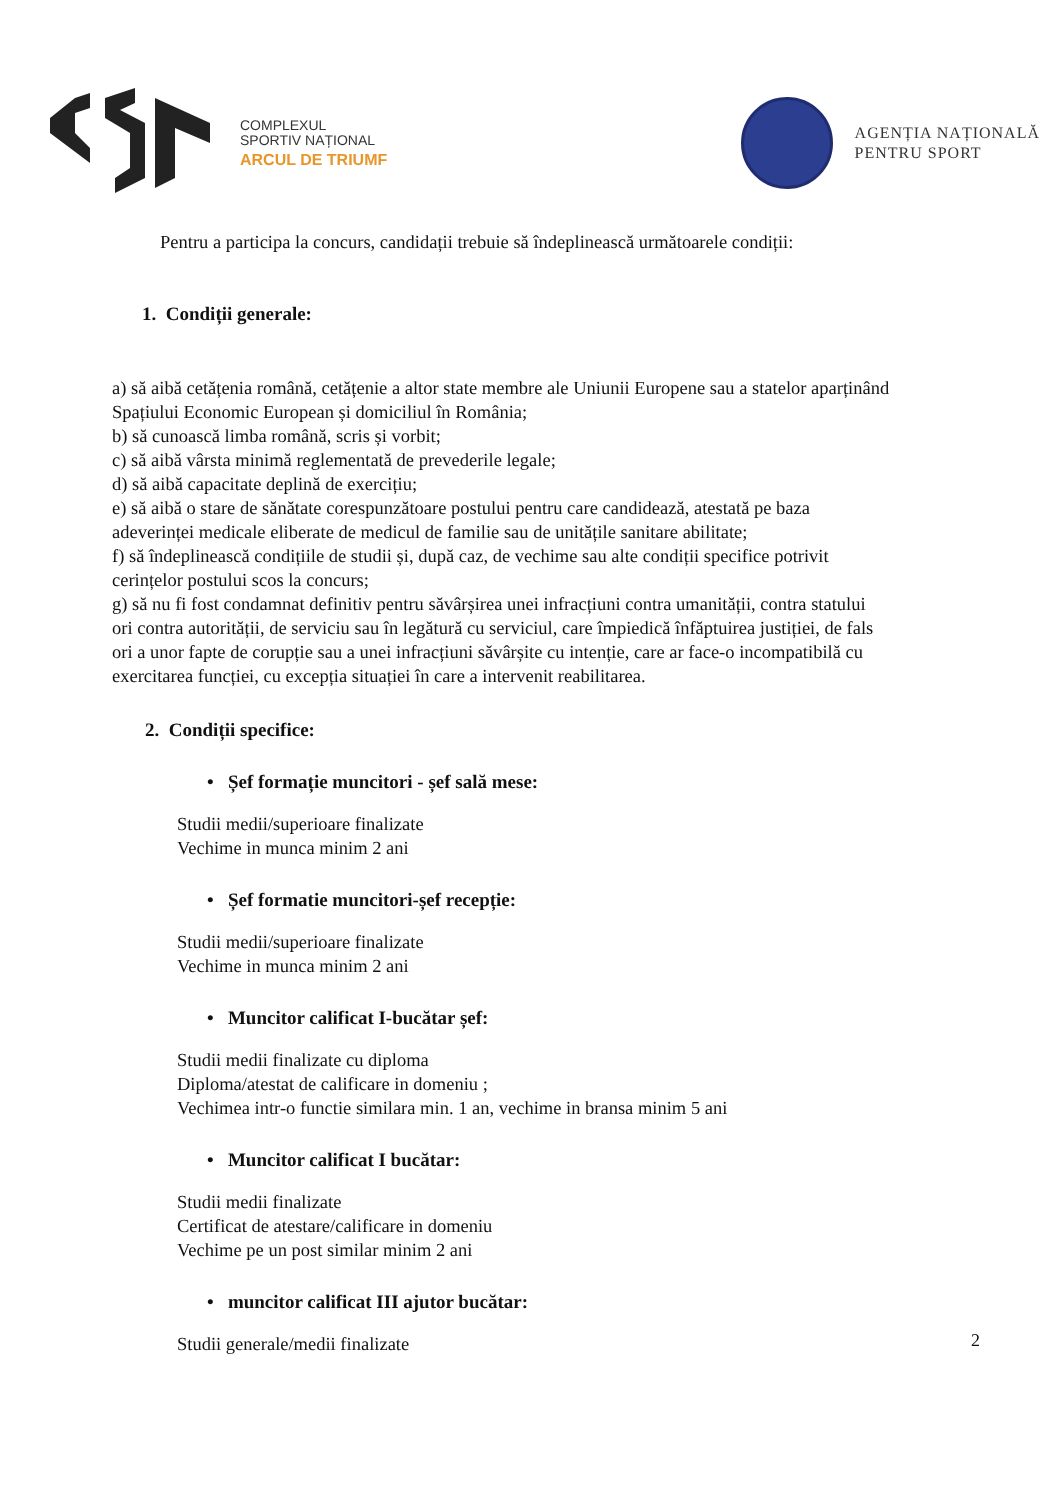COMPLEXUL
SPORTIV NAȚIONAL
ARCUL DE TRIUMF
AGENȚIA NAȚIONALĂ
PENTRU SPORT
Pentru a participa la concurs, candidații trebuie să îndeplinească următoarele condiții:
1. Condiții generale:
a) să aibă cetățenia română, cetățenie a altor state membre ale Uniunii Europene sau a statelor aparținând Spațiului Economic European și domiciliul în România;
b) să cunoască limba română, scris și vorbit;
c) să aibă vârsta minimă reglementată de prevederile legale;
d) să aibă capacitate deplină de exercițiu;
e) să aibă o stare de sănătate corespunzătoare postului pentru care candidează, atestată pe baza adeverinței medicale eliberate de medicul de familie sau de unitățile sanitare abilitate;
f) să îndeplinească condițiile de studii și, după caz, de vechime sau alte condiții specifice potrivit cerințelor postului scos la concurs;
g) să nu fi fost condamnat definitiv pentru săvârșirea unei infracțiuni contra umanității, contra statului ori contra autorității, de serviciu sau în legătură cu serviciul, care împiedică înfăptuirea justiției, de fals ori a unor fapte de corupție sau a unei infracțiuni săvârșite cu intenție, care ar face-o incompatibilă cu exercitarea funcției, cu excepția situației în care a intervenit reabilitarea.
2. Condiții specifice:
• Șef formație muncitori - șef sală mese:
Studii medii/superioare finalizate
Vechime in munca minim 2 ani
• Șef formatie muncitori-șef recepție:
Studii medii/superioare finalizate
Vechime in munca minim 2 ani
• Muncitor calificat I-bucătar șef:
Studii medii finalizate cu diploma
Diploma/atestat de calificare in domeniu ;
Vechimea intr-o functie similara min. 1 an, vechime in bransa minim 5 ani
• Muncitor calificat I bucătar:
Studii medii finalizate
Certificat de atestare/calificare in domeniu
Vechime pe un post similar minim 2 ani
• muncitor calificat III ajutor bucătar:
Studii generale/medii finalizate
2